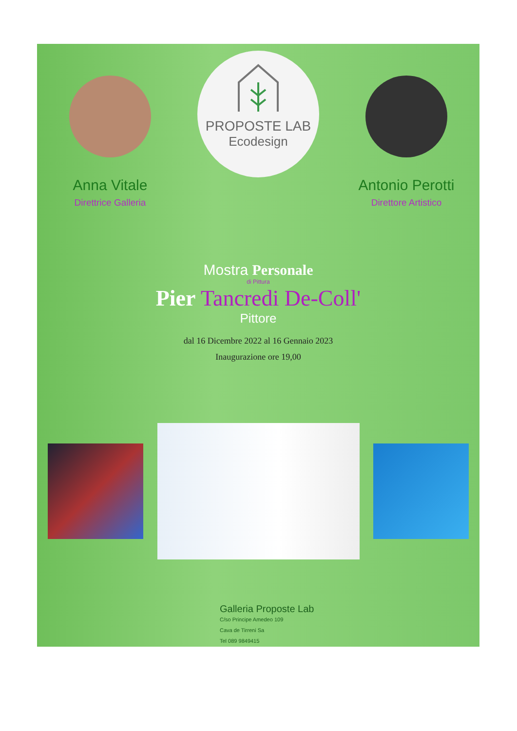Anna Vitale
Direttrice Galleria
PROPOSTE LAB
Ecodesign
Antonio Perotti
Direttore Artistico
Mostra Personale
di Pittura
Pier Tancredi De-Coll'
Pittore
dal 16 Dicembre 2022 al 16 Gennaio 2023
Inaugurazione ore 19,00
Galleria Proposte Lab
C/so Principe Amedeo 109
Cava de Tirreni Sa
Tel 089 9849415